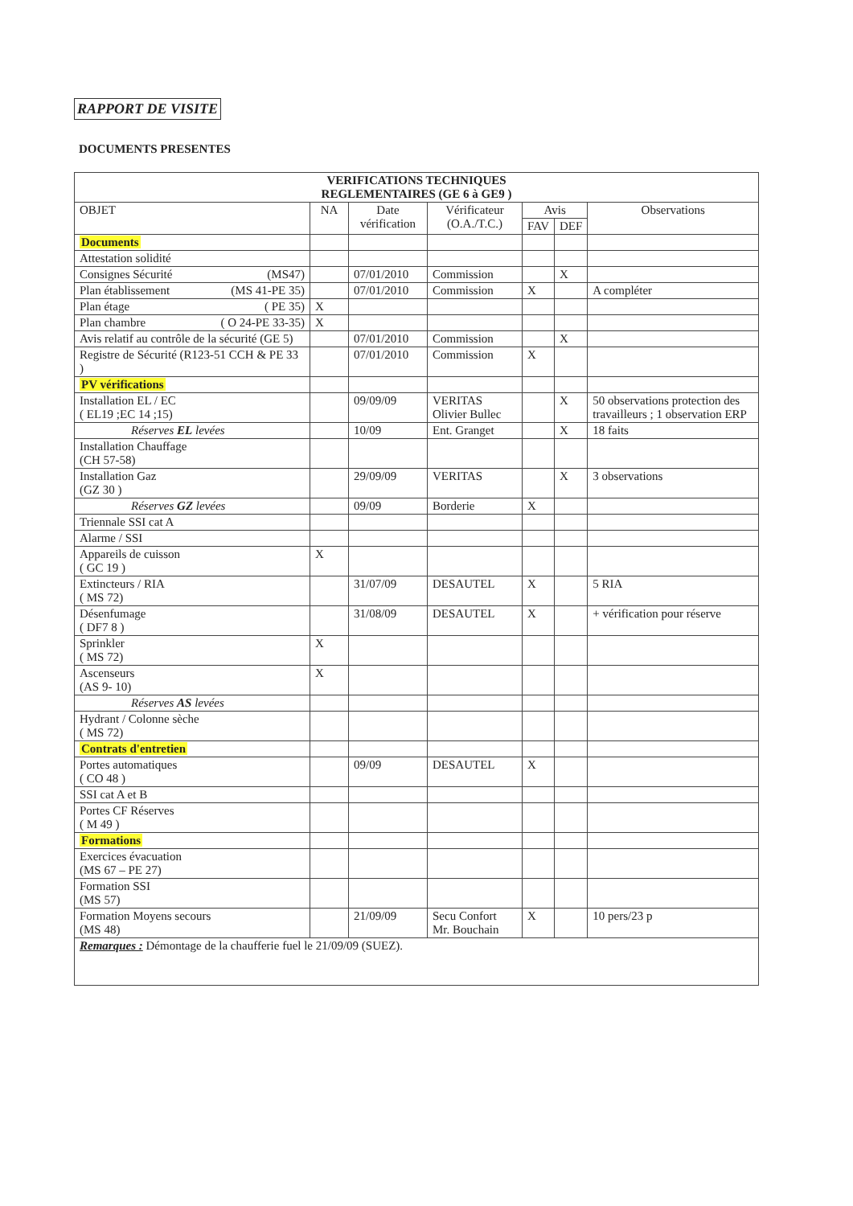RAPPORT DE VISITE
DOCUMENTS PRESENTES
| VERIFICATIONS TECHNIQUES REGLEMENTAIRES (GE 6 à GE9 ) | | | | | | |
| OBJET | NA | Date vérification | Vérificateur (O.A./T.C.) | Avis | | Observations |
| | | | | FAV | DEF | |
| Documents | | | | | | |
| Attestation solidité | | | | | | |
| Consignes Sécurité (MS47) | | 07/01/2010 | Commission | | X | |
| Plan établissement (MS 41-PE 35) | | 07/01/2010 | Commission | X | | A compléter |
| Plan étage ( PE 35) | X | | | | | |
| Plan chambre ( O 24-PE 33-35) | X | | | | | |
| Avis relatif au contrôle de la sécurité (GE 5) | | 07/01/2010 | Commission | | X | |
| Registre de Sécurité (R123-51 CCH & PE 33 ) | | 07/01/2010 | Commission | X | | |
| PV vérifications | | | | | | |
| Installation EL / EC ( EL19 ;EC 14 ;15) | | 09/09/09 | VERITAS Olivier Bullec | | X | 50 observations protection des travailleurs ; 1 observation ERP |
| Réserves EL levées | | 10/09 | Ent. Granget | | X | 18 faits |
| Installation Chauffage (CH 57-58) | | | | | | |
| Installation Gaz (GZ 30 ) | | 29/09/09 | VERITAS | | X | 3 observations |
| Réserves GZ levées | | 09/09 | Borderie | X | | |
| Triennale SSI cat A | | | | | | |
| Alarme / SSI | | | | | | |
| Appareils de cuisson ( GC 19 ) | X | | | | | |
| Extincteurs / RIA ( MS 72) | | 31/07/09 | DESAUTEL | X | | 5 RIA |
| Désenfumage ( DF7 8 ) | | 31/08/09 | DESAUTEL | X | | + vérification pour réserve |
| Sprinkler ( MS 72) | X | | | | | |
| Ascenseurs (AS 9- 10) | X | | | | | |
| Réserves AS levées | | | | | | |
| Hydrant / Colonne sèche ( MS 72) | | | | | | |
| Contrats d'entretien | | | | | | |
| Portes automatiques ( CO 48 ) | | 09/09 | DESAUTEL | X | | |
| SSI cat A et B | | | | | | |
| Portes CF Réserves ( M 49 ) | | | | | | |
| Formations | | | | | | |
| Exercices évacuation (MS 67 – PE 27) | | | | | | |
| Formation SSI (MS 57) | | | | | | |
| Formation Moyens secours (MS 48) | | 21/09/09 | Secu Confort Mr. Bouchain | X | | 10 pers/23 p |
| Remarques : Démontage de la chaufferie fuel le 21/09/09 (SUEZ). | | | | | | |